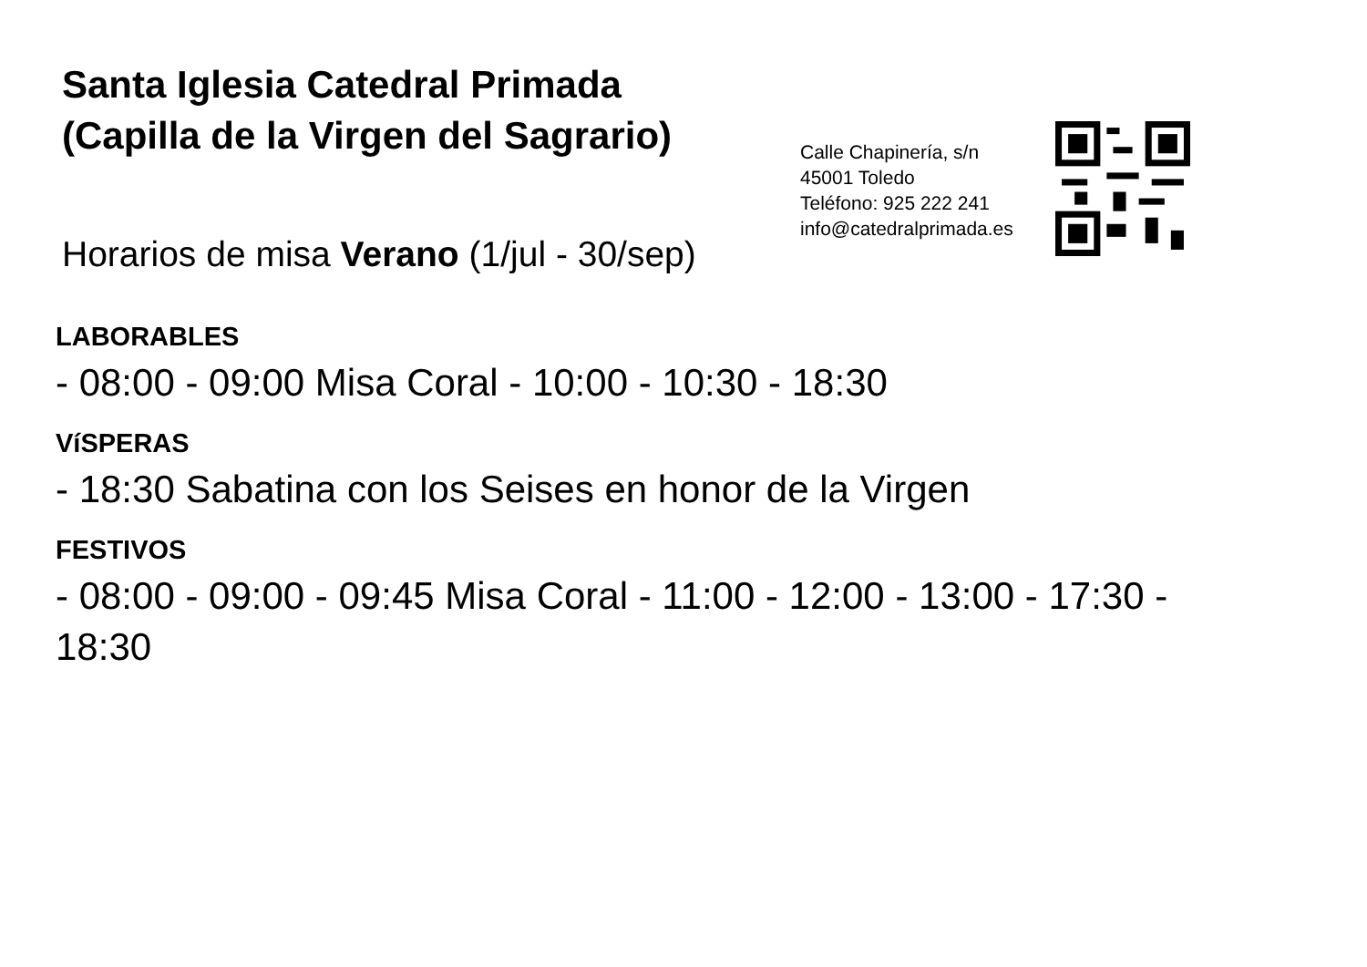Santa Iglesia Catedral Primada
(Capilla de la Virgen del Sagrario)
Horarios de misa Verano (1/jul - 30/sep)
Calle Chapinería, s/n
45001 Toledo
Teléfono: 925 222 241
info@catedralprimada.es
LABORABLES
- 08:00 - 09:00 Misa Coral - 10:00 - 10:30 - 18:30
VíSPERAS
- 18:30 Sabatina con los Seises en honor de la Virgen
FESTIVOS
- 08:00 - 09:00 - 09:45 Misa Coral - 11:00 - 12:00 - 13:00 - 17:30 -
18:30